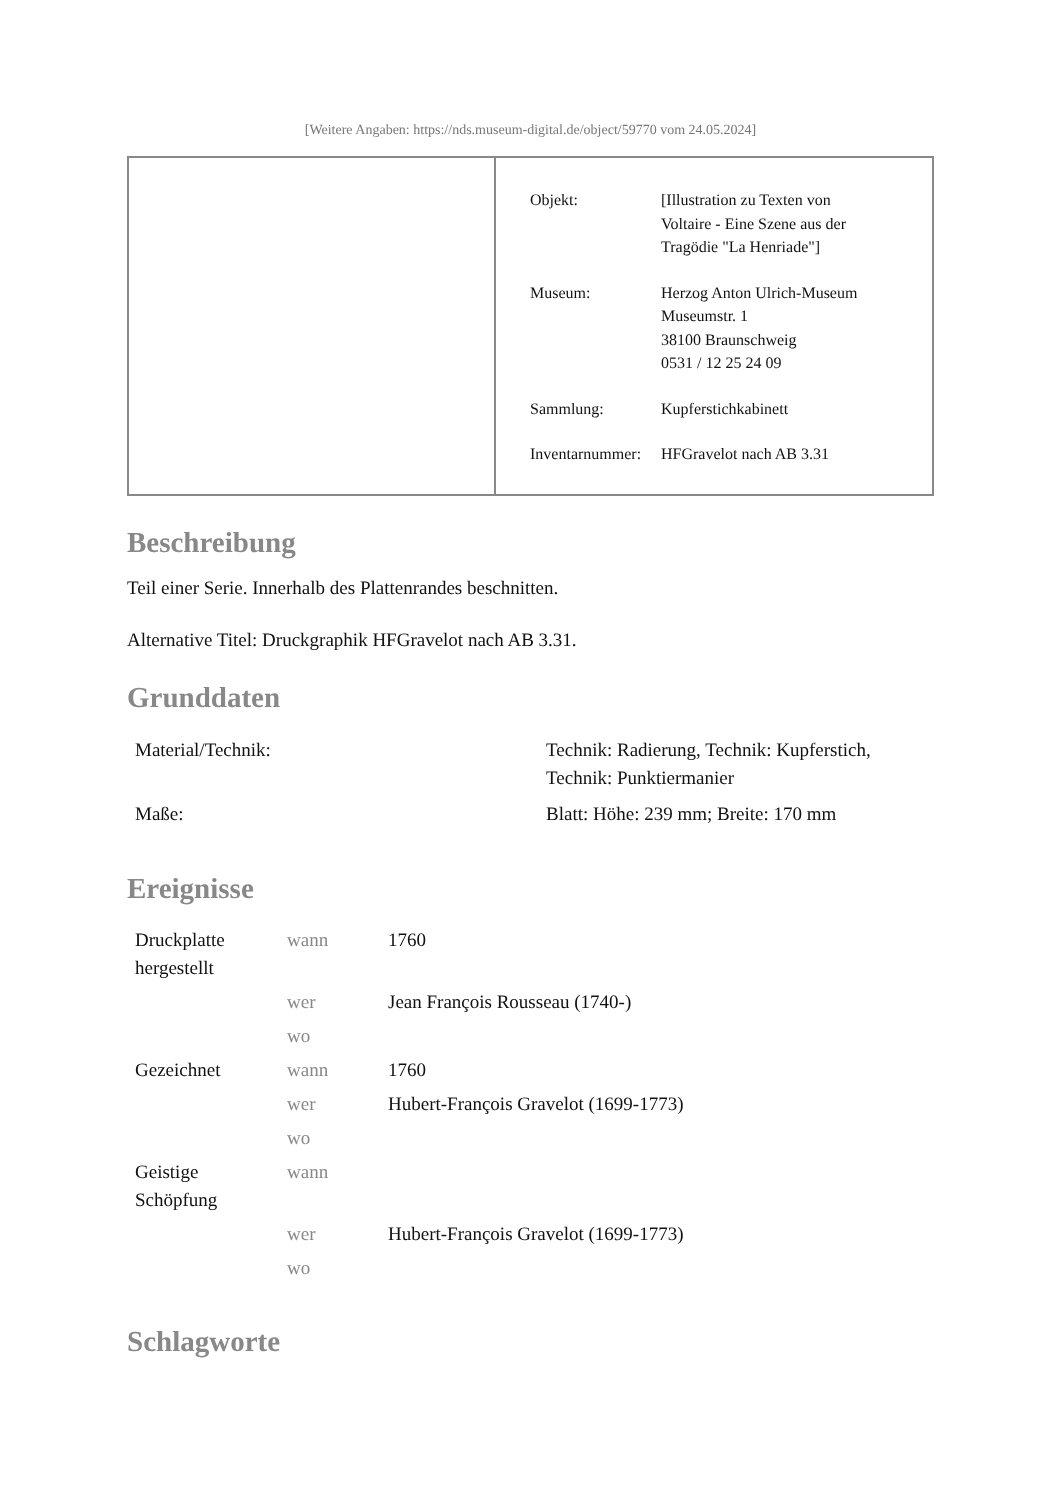[Weitere Angaben: https://nds.museum-digital.de/object/59770 vom 24.05.2024]
| Objekt: | [Illustration zu Texten von Voltaire - Eine Szene aus der Tragödie "La Henriade"] |
| Museum: | Herzog Anton Ulrich-Museum Museumstr. 1 38100 Braunschweig 0531 / 12 25 24 09 |
| Sammlung: | Kupferstichkabinett |
| Inventarnummer: | HFGravelot nach AB 3.31 |
Beschreibung
Teil einer Serie. Innerhalb des Plattenrandes beschnitten.
Alternative Titel: Druckgraphik HFGravelot nach AB 3.31.
Grunddaten
| Material/Technik: | Technik: Radierung, Technik: Kupferstich, Technik: Punktiermanier |
| Maße: | Blatt: Höhe: 239 mm; Breite: 170 mm |
Ereignisse
| Druckplatte hergestellt | wann | 1760 |
| | wer | Jean François Rousseau (1740-) |
| | wo | |
| Gezeichnet | wann | 1760 |
| | wer | Hubert-François Gravelot (1699-1773) |
| | wo | |
| Geistige Schöpfung | wann | |
| | wer | Hubert-François Gravelot (1699-1773) |
| | wo | |
Schlagworte